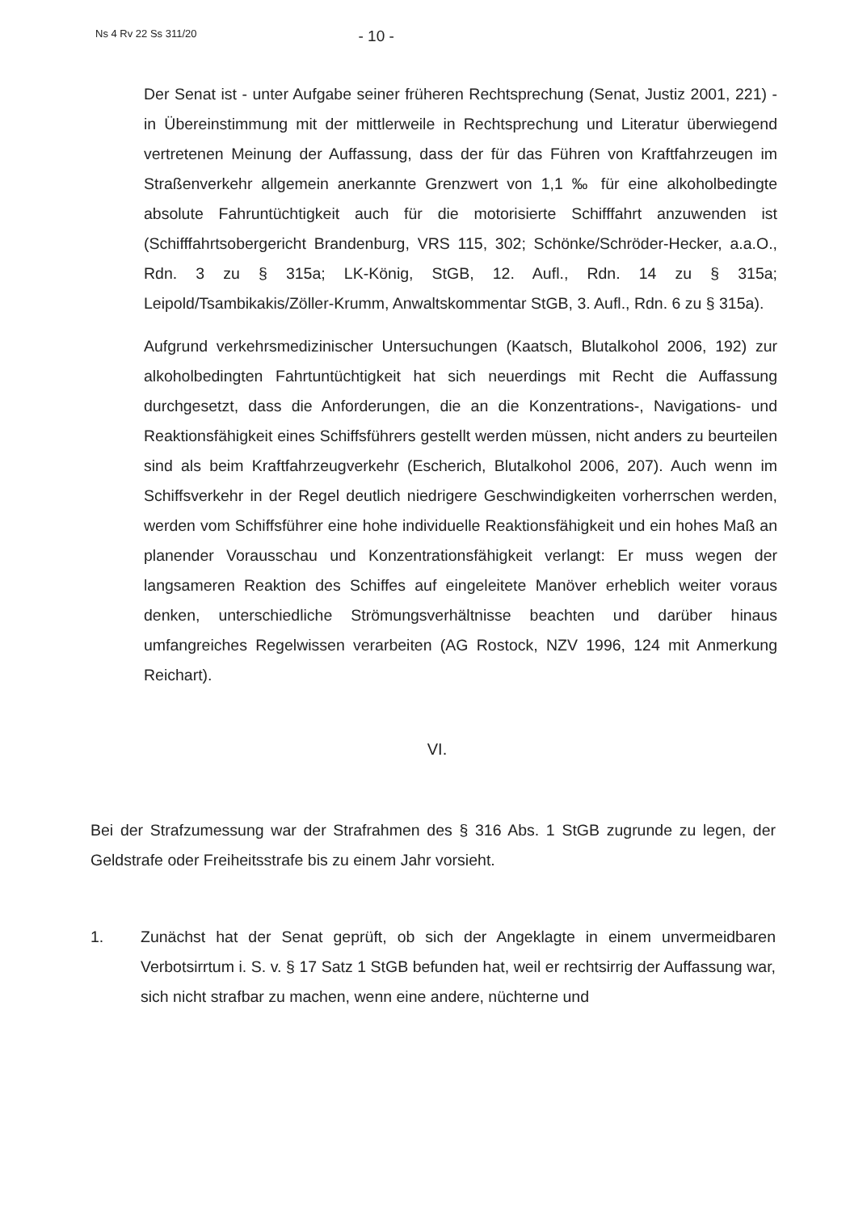Ns 4 Rv 22 Ss 311/20 - 10 -
Der Senat ist - unter Aufgabe seiner früheren Rechtsprechung (Senat, Justiz 2001, 221) - in Übereinstimmung mit der mittlerweile in Rechtsprechung und Literatur überwiegend vertretenen Meinung der Auffassung, dass der für das Führen von Kraftfahrzeugen im Straßenverkehr allgemein anerkannte Grenzwert von 1,1 ‰ für eine alkoholbedingte absolute Fahruntüchtigkeit auch für die motorisierte Schifffahrt anzuwenden ist (Schifffahrtsobergericht Brandenburg, VRS 115, 302; Schönke/Schröder-Hecker, a.a.O., Rdn. 3 zu § 315a; LK-König, StGB, 12. Aufl., Rdn. 14 zu § 315a; Leipold/Tsambikakis/Zöller-Krumm, Anwaltskommentar StGB, 3. Aufl., Rdn. 6 zu § 315a).
Aufgrund verkehrsmedizinischer Untersuchungen (Kaatsch, Blutalkohol 2006, 192) zur alkoholbedingten Fahrtuntüchtigkeit hat sich neuerdings mit Recht die Auffassung durchgesetzt, dass die Anforderungen, die an die Konzentrations-, Navigations- und Reaktionsfähigkeit eines Schiffsführers gestellt werden müssen, nicht anders zu beurteilen sind als beim Kraftfahrzeugverkehr (Escherich, Blutalkohol 2006, 207). Auch wenn im Schiffsverkehr in der Regel deutlich niedrigere Geschwindigkeiten vorherrschen werden, werden vom Schiffsführer eine hohe individuelle Reaktionsfähigkeit und ein hohes Maß an planender Vorausschau und Konzentrationsfähigkeit verlangt: Er muss wegen der langsameren Reaktion des Schiffes auf eingeleitete Manöver erheblich weiter voraus denken, unterschiedliche Strömungsverhältnisse beachten und darüber hinaus umfangreiches Regelwissen verarbeiten (AG Rostock, NZV 1996, 124 mit Anmerkung Reichart).
VI.
Bei der Strafzumessung war der Strafrahmen des § 316 Abs. 1 StGB zugrunde zu legen, der Geldstrafe oder Freiheitsstrafe bis zu einem Jahr vorsieht.
1. Zunächst hat der Senat geprüft, ob sich der Angeklagte in einem unvermeidbaren Verbotsirrtum i. S. v. § 17 Satz 1 StGB befunden hat, weil er rechtsirrig der Auffassung war, sich nicht strafbar zu machen, wenn eine andere, nüchterne und